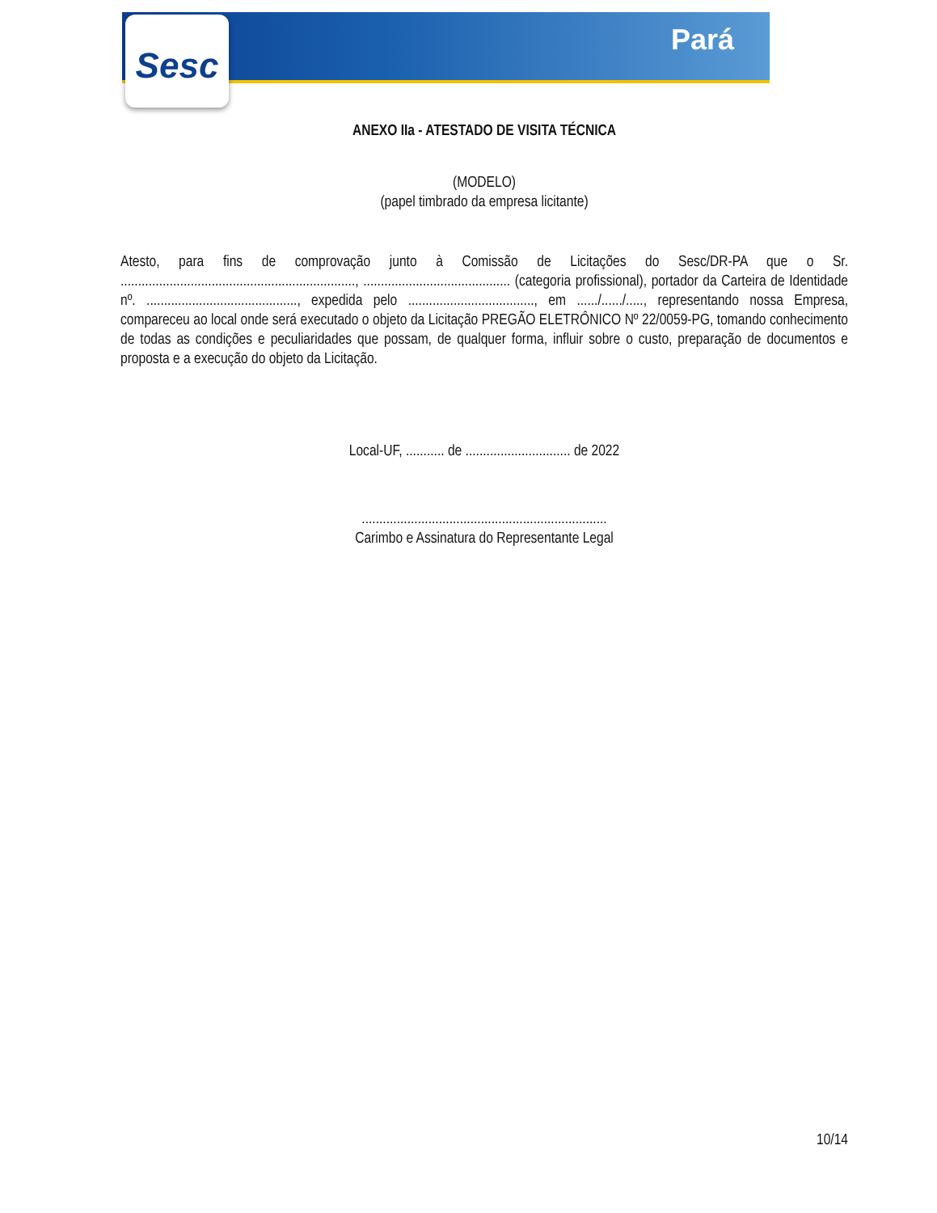Sesc
Pará
ANEXO IIa - ATESTADO DE VISITA TÉCNICA
(MODELO)
(papel timbrado da empresa licitante)
Atesto, para fins de comprovação junto à Comissão de Licitações do Sesc/DR-PA que o Sr. ..................................................................., .......................................... (categoria profissional), portador da Carteira de Identidade nº. ..........................................., expedida pelo ...................................., em ....../....../....., representando nossa Empresa, compareceu ao local onde será executado o objeto da Licitação PREGÃO ELETRÔNICO Nº 22/0059-PG, tomando conhecimento de todas as condições e peculiaridades que possam, de qualquer forma, influir sobre o custo, preparação de documentos e proposta e a execução do objeto da Licitação.
Local-UF, ........... de .............................. de 2022
......................................................................
Carimbo e Assinatura do Representante Legal
10/14